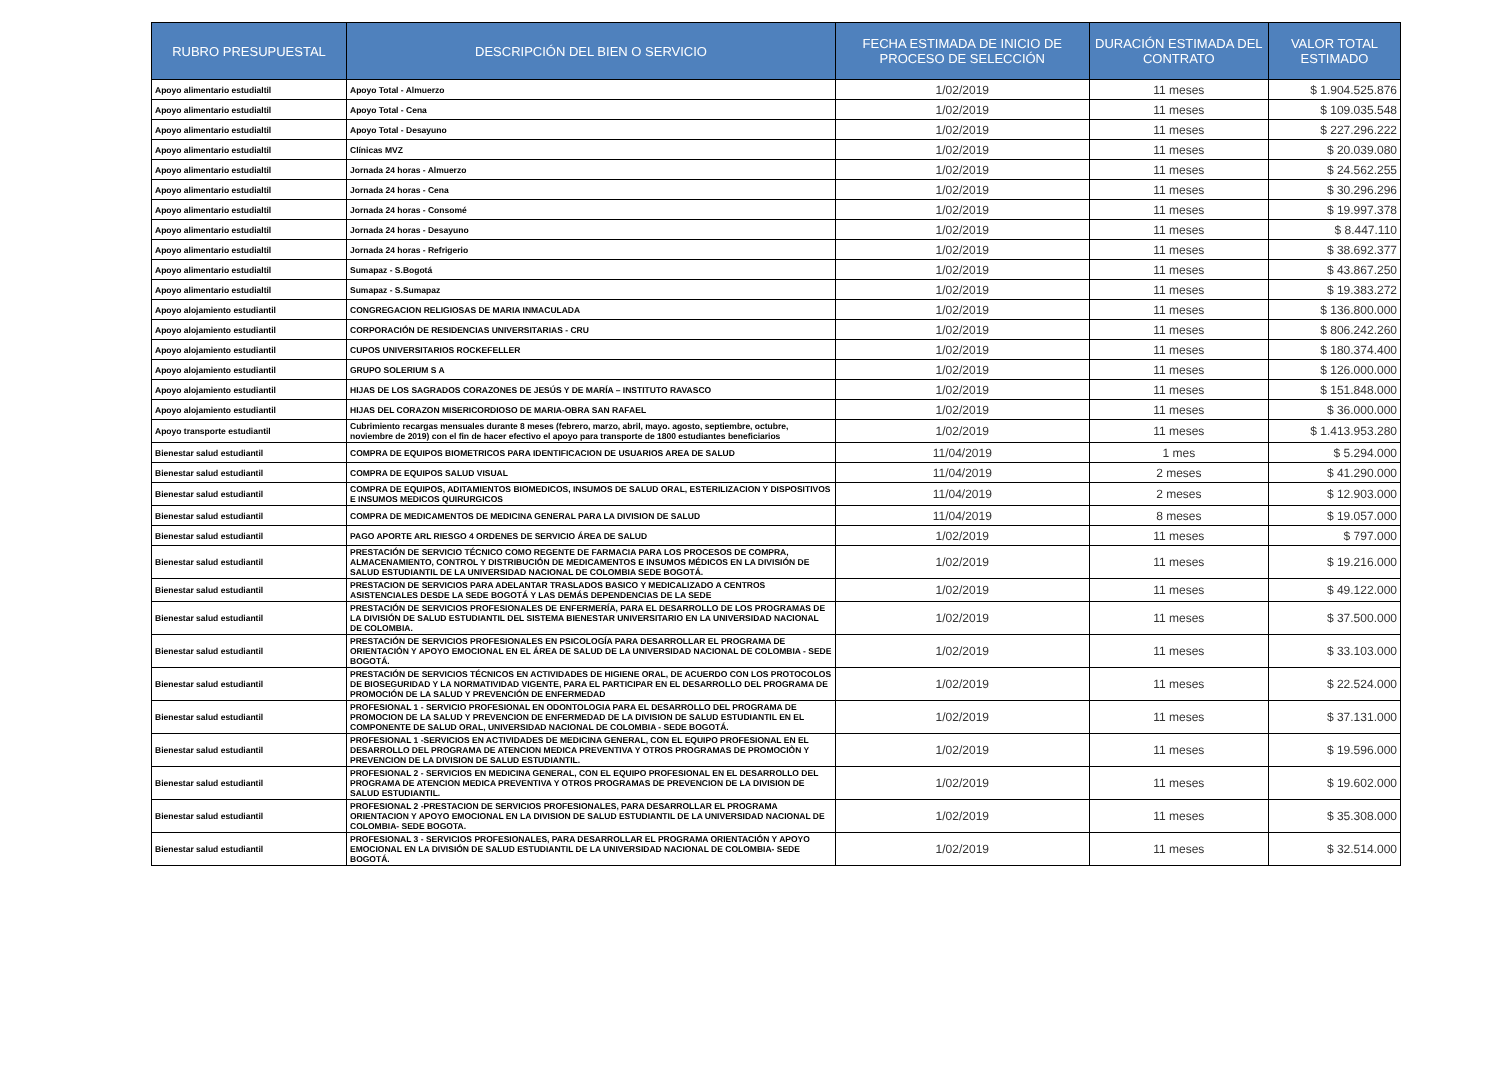| RUBRO PRESUPUESTAL | DESCRIPCIÓN DEL BIEN O SERVICIO | FECHA ESTIMADA DE INICIO DE PROCESO DE SELECCIÓN | DURACIÓN ESTIMADA DEL CONTRATO | VALOR TOTAL ESTIMADO |
| --- | --- | --- | --- | --- |
| Apoyo alimentario estudialtil | Apoyo Total - Almuerzo | 1/02/2019 | 11 meses | $ 1.904.525.876 |
| Apoyo alimentario estudialtil | Apoyo Total - Cena | 1/02/2019 | 11 meses | $ 109.035.548 |
| Apoyo alimentario estudialtil | Apoyo Total - Desayuno | 1/02/2019 | 11 meses | $ 227.296.222 |
| Apoyo alimentario estudialtil | Clínicas MVZ | 1/02/2019 | 11 meses | $ 20.039.080 |
| Apoyo alimentario estudialtil | Jornada 24 horas - Almuerzo | 1/02/2019 | 11 meses | $ 24.562.255 |
| Apoyo alimentario estudialtil | Jornada 24 horas - Cena | 1/02/2019 | 11 meses | $ 30.296.296 |
| Apoyo alimentario estudialtil | Jornada 24 horas - Consomé | 1/02/2019 | 11 meses | $ 19.997.378 |
| Apoyo alimentario estudialtil | Jornada 24 horas - Desayuno | 1/02/2019 | 11 meses | $ 8.447.110 |
| Apoyo alimentario estudialtil | Jornada 24 horas - Refrigerio | 1/02/2019 | 11 meses | $ 38.692.377 |
| Apoyo alimentario estudialtil | Sumapaz - S.Bogotá | 1/02/2019 | 11 meses | $ 43.867.250 |
| Apoyo alimentario estudialtil | Sumapaz - S.Sumapaz | 1/02/2019 | 11 meses | $ 19.383.272 |
| Apoyo alojamiento estudiantil | CONGREGACION RELIGIOSAS DE MARIA INMACULADA | 1/02/2019 | 11 meses | $ 136.800.000 |
| Apoyo alojamiento estudiantil | CORPORACIÓN DE RESIDENCIAS UNIVERSITARIAS - CRU | 1/02/2019 | 11 meses | $ 806.242.260 |
| Apoyo alojamiento estudiantil | CUPOS UNIVERSITARIOS ROCKEFELLER | 1/02/2019 | 11 meses | $ 180.374.400 |
| Apoyo alojamiento estudiantil | GRUPO SOLERIUM S A | 1/02/2019 | 11 meses | $ 126.000.000 |
| Apoyo alojamiento estudiantil | HIJAS DE LOS SAGRADOS CORAZONES DE JESÚS Y DE MARÍA – INSTITUTO RAVASCO | 1/02/2019 | 11 meses | $ 151.848.000 |
| Apoyo alojamiento estudiantil | HIJAS DEL CORAZON MISERICORDIOSO DE MARIA-OBRA SAN RAFAEL | 1/02/2019 | 11 meses | $ 36.000.000 |
| Apoyo transporte estudiantil | Cubrimiento recargas mensuales durante 8 meses (febrero, marzo, abril, mayo. agosto, septiembre, octubre, noviembre de 2019) con el fin de hacer efectivo el apoyo para transporte de 1800 estudiantes beneficiarios | 1/02/2019 | 11 meses | $ 1.413.953.280 |
| Bienestar salud estudiantil | COMPRA DE EQUIPOS BIOMETRICOS PARA IDENTIFICACION DE USUARIOS AREA DE SALUD | 11/04/2019 | 1 mes | $ 5.294.000 |
| Bienestar salud estudiantil | COMPRA DE EQUIPOS SALUD VISUAL | 11/04/2019 | 2 meses | $ 41.290.000 |
| Bienestar salud estudiantil | COMPRA DE EQUIPOS, ADITAMIENTOS BIOMEDICOS, INSUMOS DE SALUD ORAL, ESTERILIZACION Y DISPOSITIVOS E INSUMOS MEDICOS QUIRURGICOS | 11/04/2019 | 2 meses | $ 12.903.000 |
| Bienestar salud estudiantil | COMPRA DE MEDICAMENTOS DE MEDICINA GENERAL PARA LA DIVISION DE SALUD | 11/04/2019 | 8 meses | $ 19.057.000 |
| Bienestar salud estudiantil | PAGO APORTE ARL RIESGO 4 ORDENES DE SERVICIO ÁREA DE SALUD | 1/02/2019 | 11 meses | $ 797.000 |
| Bienestar salud estudiantil | PRESTACIÓN DE SERVICIO TÉCNICO COMO REGENTE DE FARMACIA PARA LOS PROCESOS DE COMPRA, ALMACENAMIENTO, CONTROL Y DISTRIBUCIÓN DE MEDICAMENTOS E INSUMOS MÉDICOS EN LA DIVISIÓN DE SALUD ESTUDIANTIL DE LA UNIVERSIDAD NACIONAL DE COLOMBIA SEDE BOGOTÁ. | 1/02/2019 | 11 meses | $ 19.216.000 |
| Bienestar salud estudiantil | PRESTACION DE SERVICIOS PARA ADELANTAR TRASLADOS BASICO Y MEDICALIZADO A CENTROS ASISTENCIALES DESDE LA SEDE BOGOTÁ Y LAS DEMÁS DEPENDENCIAS DE LA SEDE | 1/02/2019 | 11 meses | $ 49.122.000 |
| Bienestar salud estudiantil | PRESTACIÓN DE SERVICIOS PROFESIONALES DE ENFERMERÍA, PARA EL DESARROLLO DE LOS PROGRAMAS DE LA DIVISIÓN DE SALUD ESTUDIANTIL DEL SISTEMA BIENESTAR UNIVERSITARIO EN LA UNIVERSIDAD NACIONAL DE COLOMBIA. | 1/02/2019 | 11 meses | $ 37.500.000 |
| Bienestar salud estudiantil | PRESTACIÓN DE SERVICIOS PROFESIONALES EN PSICOLOGÍA PARA DESARROLLAR EL PROGRAMA DE ORIENTACIÓN Y APOYO EMOCIONAL EN EL ÁREA DE SALUD DE LA UNIVERSIDAD NACIONAL DE COLOMBIA - SEDE BOGOTÁ. | 1/02/2019 | 11 meses | $ 33.103.000 |
| Bienestar salud estudiantil | PRESTACIÓN DE SERVICIOS TÉCNICOS EN ACTIVIDADES DE HIGIENE ORAL, DE ACUERDO CON LOS PROTOCOLOS DE BIOSEGURIDAD Y LA NORMATIVIDAD VIGENTE, PARA EL PARTICIPAR EN EL DESARROLLO DEL PROGRAMA DE PROMOCIÓN DE LA SALUD Y PREVENCIÓN DE ENFERMEDAD | 1/02/2019 | 11 meses | $ 22.524.000 |
| Bienestar salud estudiantil | PROFESIONAL 1 - SERVICIO PROFESIONAL EN ODONTOLOGIA PARA EL DESARROLLO DEL PROGRAMA DE PROMOCION DE LA SALUD Y PREVENCION DE ENFERMEDAD DE LA DIVISION DE SALUD ESTUDIANTIL EN EL COMPONENTE DE SALUD ORAL, UNIVERSIDAD NACIONAL DE COLOMBIA - SEDE BOGOTÁ. | 1/02/2019 | 11 meses | $ 37.131.000 |
| Bienestar salud estudiantil | PROFESIONAL 1 -SERVICIOS EN ACTIVIDADES DE MEDICINA GENERAL, CON EL EQUIPO PROFESIONAL EN EL DESARROLLO DEL PROGRAMA DE ATENCION MEDICA PREVENTIVA Y OTROS PROGRAMAS DE PROMOCIÒN Y PREVENCION DE LA DIVISION DE SALUD ESTUDIANTIL. | 1/02/2019 | 11 meses | $ 19.596.000 |
| Bienestar salud estudiantil | PROFESIONAL 2 - SERVICIOS EN MEDICINA GENERAL, CON EL EQUIPO PROFESIONAL EN EL DESARROLLO DEL PROGRAMA DE ATENCION MEDICA PREVENTIVA Y OTROS PROGRAMAS DE PREVENCION DE LA DIVISION DE SALUD ESTUDIANTIL. | 1/02/2019 | 11 meses | $ 19.602.000 |
| Bienestar salud estudiantil | PROFESIONAL 2 -PRESTACION DE SERVICIOS PROFESIONALES, PARA DESARROLLAR EL PROGRAMA ORIENTACION Y APOYO EMOCIONAL EN LA DIVISION DE SALUD ESTUDIANTIL DE LA UNIVERSIDAD NACIONAL DE COLOMBIA- SEDE BOGOTA. | 1/02/2019 | 11 meses | $ 35.308.000 |
| Bienestar salud estudiantil | PROFESIONAL 3 - SERVICIOS PROFESIONALES, PARA DESARROLLAR EL PROGRAMA ORIENTACIÓN Y APOYO EMOCIONAL EN LA DIVISIÓN DE SALUD ESTUDIANTIL DE LA UNIVERSIDAD NACIONAL DE COLOMBIA- SEDE BOGOTÁ. | 1/02/2019 | 11 meses | $ 32.514.000 |